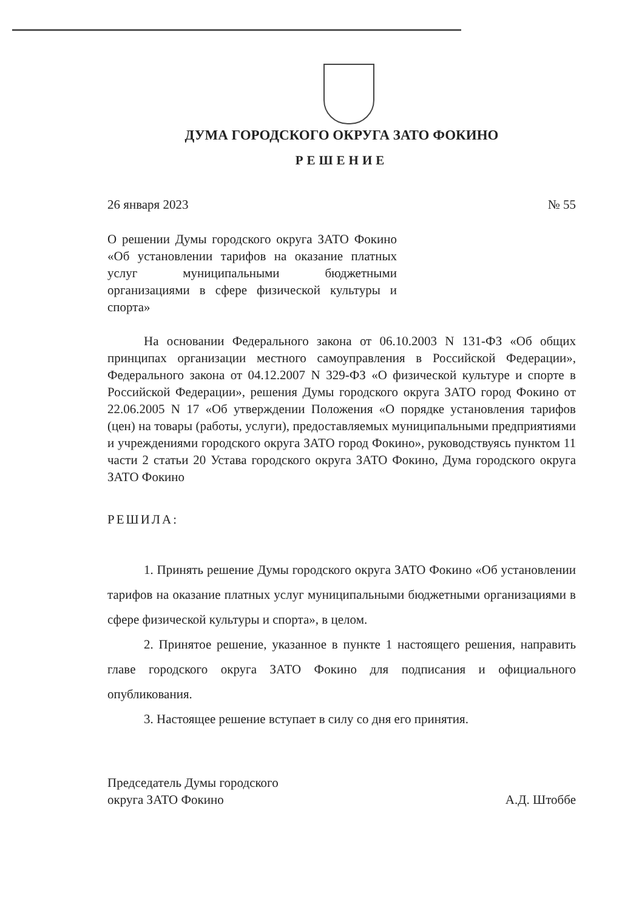ДУМА ГОРОДСКОГО ОКРУГА ЗАТО ФОКИНО
РЕШЕНИЕ
26 января 2023 № 55
О решении Думы городского округа ЗАТО Фокино «Об установлении тарифов на оказание платных услуг муниципальными бюджетными организациями в сфере физической культуры и спорта»
На основании Федерального закона от 06.10.2003 N 131-ФЗ «Об общих принципах организации местного самоуправления в Российской Федерации», Федерального закона от 04.12.2007 N 329-ФЗ «О физической культуре и спорте в Российской Федерации», решения Думы городского округа ЗАТО город Фокино от 22.06.2005 N 17 «Об утверждении Положения «О порядке установления тарифов (цен) на товары (работы, услуги), предоставляемых муниципальными предприятиями и учреждениями городского округа ЗАТО город Фокино», руководствуясь пунктом 11 части 2 статьи 20 Устава городского округа ЗАТО Фокино, Дума городского округа ЗАТО Фокино
РЕШИЛА:
1. Принять решение Думы городского округа ЗАТО Фокино «Об установлении тарифов на оказание платных услуг муниципальными бюджетными организациями в сфере физической культуры и спорта», в целом.
2. Принятое решение, указанное в пункте 1 настоящего решения, направить главе городского округа ЗАТО Фокино для подписания и официального опубликования.
3. Настоящее решение вступает в силу со дня его принятия.
Председатель Думы городского
округа ЗАТО Фокино А.Д. Штоббе